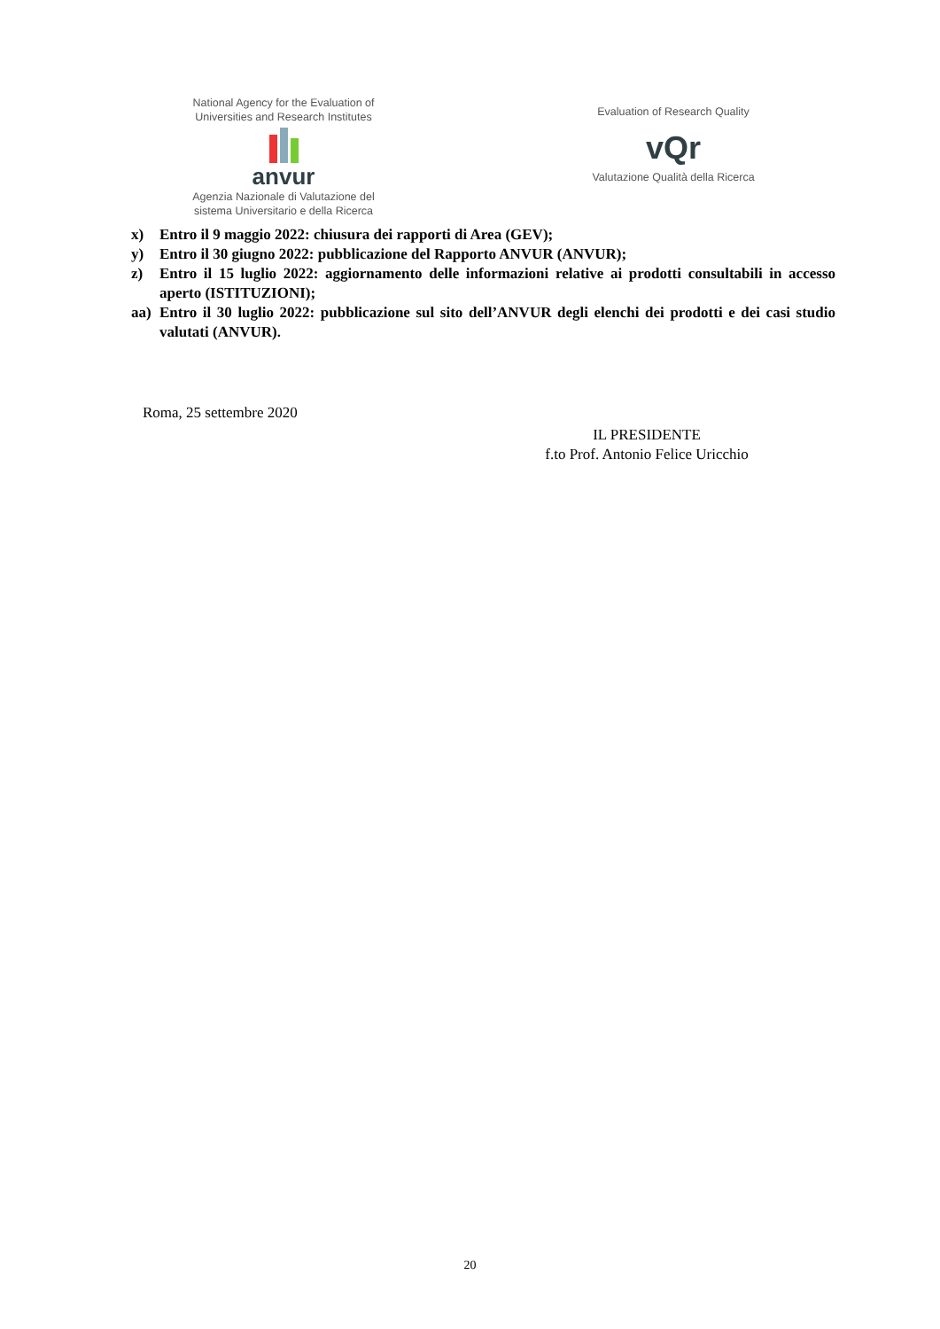National Agency for the Evaluation of
Universities and Research Institutes
anvur
Agenzia Nazionale di Valutazione del
sistema Universitario e della Ricerca
Evaluation of Research Quality
vQr
Valutazione Qualità della Ricerca
x) Entro il 9 maggio 2022: chiusura dei rapporti di Area (GEV);
y) Entro il 30 giugno 2022: pubblicazione del Rapporto ANVUR (ANVUR);
z) Entro il 15 luglio 2022: aggiornamento delle informazioni relative ai prodotti consultabili in accesso aperto (ISTITUZIONI);
aa) Entro il 30 luglio 2022: pubblicazione sul sito dell’ANVUR degli elenchi dei prodotti e dei casi studio valutati (ANVUR).
Roma, 25 settembre 2020
IL PRESIDENTE
f.to Prof. Antonio Felice Uricchio
20